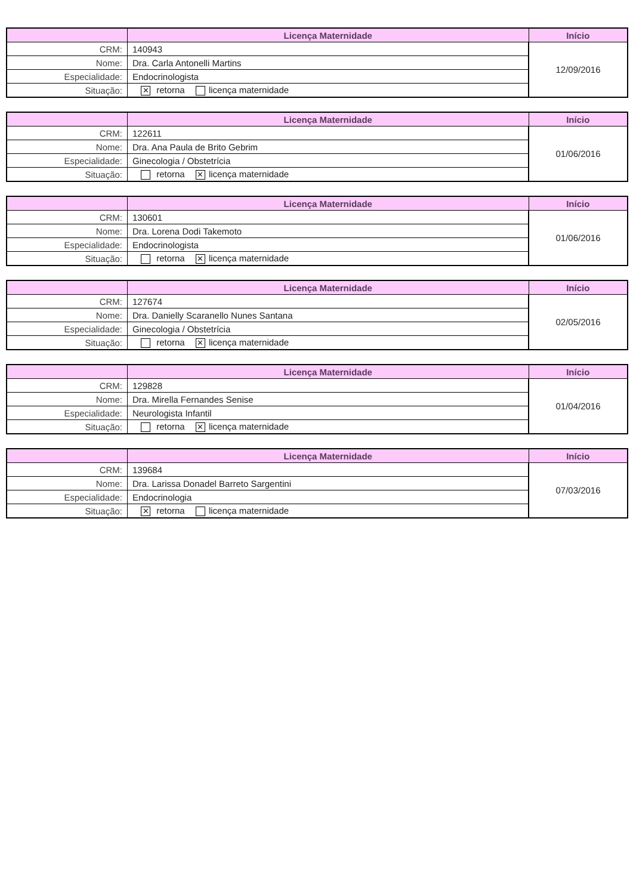| | Licença Maternidade | Início |
| --- | --- | --- |
| CRM: | 140943 | 12/09/2016 |
| Nome: | Dra. Carla Antonelli Martins | |
| Especialidade: | Endocrinologista | |
| Situação: | ✕ retorna licença maternidade | |
| | Licença Maternidade | Início |
| --- | --- | --- |
| CRM: | 122611 | 01/06/2016 |
| Nome: | Dra. Ana Paula de Brito Gebrim | |
| Especialidade: | Ginecologia / Obstetrícia | |
| Situação: | retorna ✕ licença maternidade | |
| | Licença Maternidade | Início |
| --- | --- | --- |
| CRM: | 130601 | 01/06/2016 |
| Nome: | Dra. Lorena Dodi Takemoto | |
| Especialidade: | Endocrinologista | |
| Situação: | retorna ✕ licença maternidade | |
| | Licença Maternidade | Início |
| --- | --- | --- |
| CRM: | 127674 | 02/05/2016 |
| Nome: | Dra. Danielly Scaranello Nunes Santana | |
| Especialidade: | Ginecologia / Obstetrícia | |
| Situação: | retorna ✕ licença maternidade | |
| | Licença Maternidade | Início |
| --- | --- | --- |
| CRM: | 129828 | 01/04/2016 |
| Nome: | Dra. Mirella Fernandes Senise | |
| Especialidade: | Neurologista Infantil | |
| Situação: | retorna ✕ licença maternidade | |
| | Licença Maternidade | Início |
| --- | --- | --- |
| CRM: | 139684 | 07/03/2016 |
| Nome: | Dra. Larissa Donadel Barreto Sargentini | |
| Especialidade: | Endocrinologia | |
| Situação: | ✕ retorna licença maternidade | |